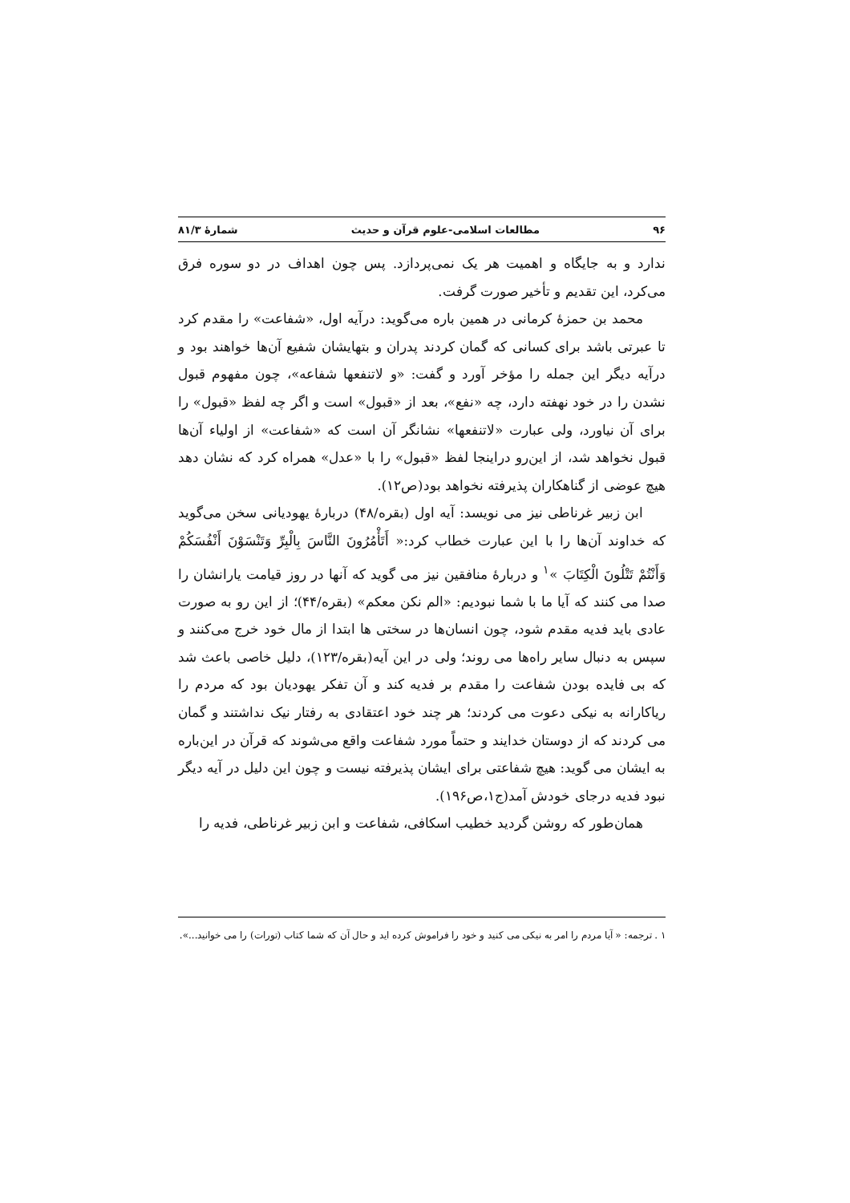۹۶ مطالعات اسلامی-علوم قرآن و حدیث شمارهٔ ۸۱/۳
ندارد و به جایگاه و اهمیت هر یک نمی‌پردازد. پس چون اهداف در دو سوره فرق می‌کرد، این تقدیم و تأخیر صورت گرفت.
محمد بن حمزهٔ کرمانی در همین باره می‌گوید: درآیه اول، «شفاعت» را مقدم کرد تا عبرتی باشد برای کسانی که گمان کردند پدران و بتهایشان شفیع آن‌ها خواهند بود و درآیه دیگر این جمله را مؤخر آورد و گفت: «و لاتنفعها شفاعه»، چون مفهوم قبول نشدن را در خود نهفته دارد، چه «نفع»، بعد از «قبول» است و اگر چه لفظ «قبول» را برای آن نیاورد، ولی عبارت «لاتنفعها» نشانگر آن است که «شفاعت» از اولیاء آن‌ها قبول نخواهد شد، از این‌رو دراینجا لفظ «قبول» را با «عدل» همراه کرد که نشان دهد هیچ عوضی از گناهکاران پذیرفته نخواهد بود(ص۱۲).
ابن زبیر غرناطی نیز می نویسد: آیه اول (بقره/۴۸) دربارهٔ یهودیانی سخن می‌گوید که خداوند آن‌ها را با این عبارت خطاب کرد:« أَتَأْمُرُونَ النَّاسَ بِالْبِرِّ وَتَنْسَوْنَ أَنْفُسَكُمْ وَأَنْتُمْ تَتْلُونَ الْكِتَابَ »<sup>۱</sup> و دربارهٔ منافقین نیز می گوید که آنها در روز قیامت یارانشان را صدا می کنند که آیا ما با شما نبودیم: «الم نکن معکم» (بقره/۴۴)؛ از این رو به صورت عادی باید فدیه مقدم شود، چون انسان‌ها در سختی ها ابتدا از مال خود خرج می‌کنند و سپس به دنبال سایر راه‌ها می روند؛ ولی در این آیه(بقره/۱۲۳)، دلیل خاصی باعث شد که بی فایده بودن شفاعت را مقدم بر فدیه کند و آن تفکر یهودیان بود که مردم را ریاکارانه به نیکی دعوت می کردند؛ هر چند خود اعتقادی به رفتار نیک نداشتند و گمان می کردند که از دوستان خدایند و حتماً مورد شفاعت واقع می‌شوند که قرآن در این‌باره به ایشان می گوید: هیچ شفاعتی برای ایشان پذیرفته نیست و چون این دلیل در آیه دیگر نبود فدیه درجای خودش آمد(ج۱،ص۱۹۶).
همان‌طور که روشن گردید خطیب اسکافی، شفاعت و ابن زبیر غرناطی، فدیه را
۱ . ترجمه: « آیا مردم را امر به نیکی می کنید و خود را فراموش کرده اید و حال آن که شما کتاب (تورات) را می خوانید...».